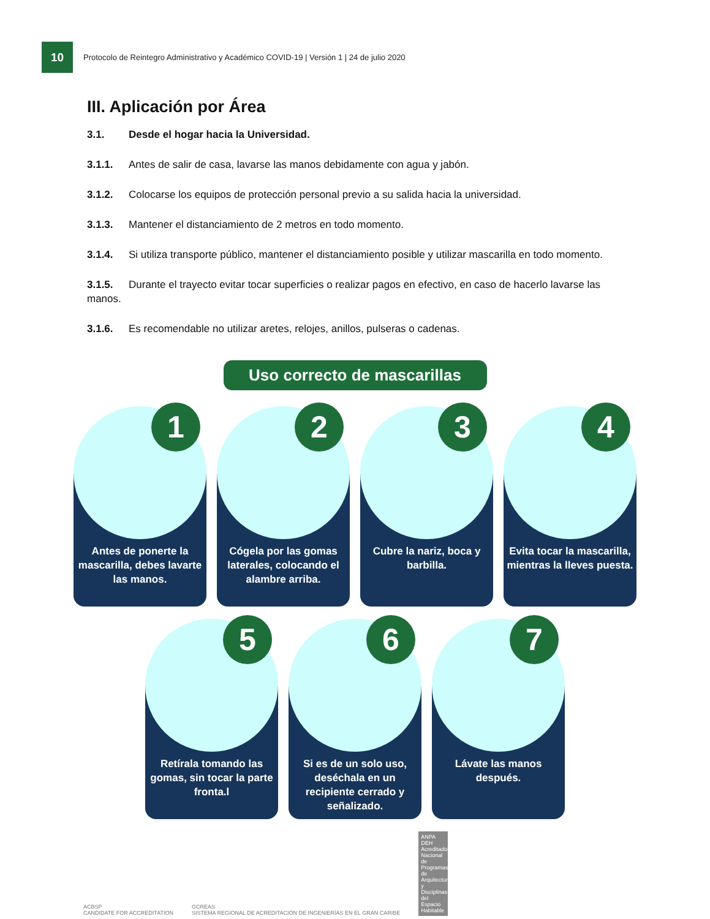10
Protocolo de Reintegro Administrativo y Académico COVID-19 | Versión 1 | 24 de julio 2020
III. Aplicación por Área
3.1. Desde el hogar hacia la Universidad.
3.1.1. Antes de salir de casa, lavarse las manos debidamente con agua y jabón.
3.1.2. Colocarse los equipos de protección personal previo a su salida hacia la universidad.
3.1.3. Mantener el distanciamiento de 2 metros en todo momento.
3.1.4. Si utiliza transporte público, mantener el distanciamiento posible y utilizar mascarilla en todo momento.
3.1.5. Durante el trayecto evitar tocar superficies o realizar pagos en efectivo, en caso de hacerlo lavarse las manos.
3.1.6. Es recomendable no utilizar aretes, relojes, anillos, pulseras o cadenas.
Uso correcto de mascarillas
1
Antes de ponerte la mascarilla, debes lavarte las manos.
2
Cógela por las gomas laterales, colocando el alambre arriba.
3
Cubre la nariz, boca y barbilla.
4
Evita tocar la mascarilla, mientras la lleves puesta.
5
Retírala tomando las gomas, sin tocar la parte fronta.l
6
Si es de un solo uso, deséchala en un recipiente cerrado y señalizado.
7
Lávate las manos después.
ACBSP
CANDIDATE FOR ACCREDITATION
GCREAS
SISTEMA REGIONAL DE ACREDITACIÓN DE INGENIERÍAS EN EL GRAN CARIBE
ANPA DEH Acreditadora Nacional de Programas de Arquitectura y Disciplinas del Espacio Habitable